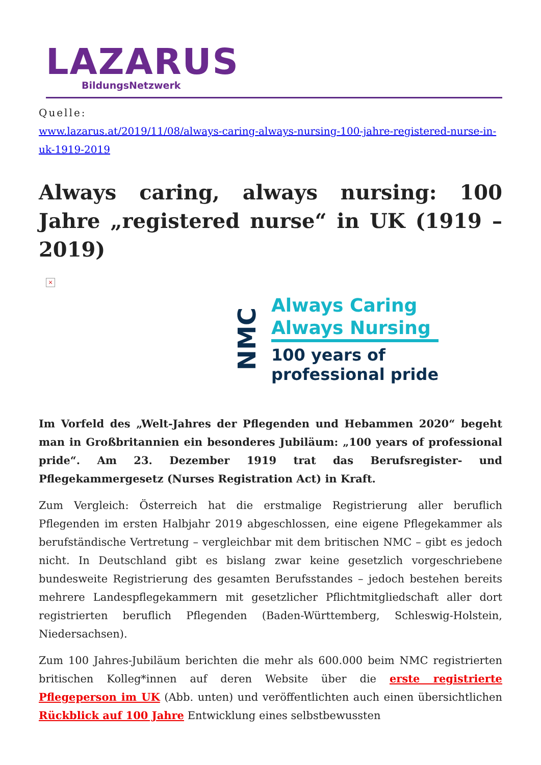LAZARUS
BildungsNetzwerk
Quelle:
www.lazarus.at/2019/11/08/always-caring-always-nursing-100-jahre-registered-nurse-in-uk-1919-2019
Always caring, always nursing: 100 Jahre „registered nurse“ in UK (1919 – 2019)
×
NMC
Always Caring
Always Nursing
100 years of
professional pride
Im Vorfeld des „Welt-Jahres der Pflegenden und Hebammen 2020“ begeht man in Großbritannien ein besonderes Jubiläum: „100 years of professional pride“. Am 23. Dezember 1919 trat das Berufsregister- und Pflegekammergesetz (Nurses Registration Act) in Kraft.
Zum Vergleich: Österreich hat die erstmalige Registrierung aller beruflich Pflegenden im ersten Halbjahr 2019 abgeschlossen, eine eigene Pflegekammer als berufständische Vertretung – vergleichbar mit dem britischen NMC – gibt es jedoch nicht. In Deutschland gibt es bislang zwar keine gesetzlich vorgeschriebene bundesweite Registrierung des gesamten Berufsstandes – jedoch bestehen bereits mehrere Landespflegekammern mit gesetzlicher Pflichtmitgliedschaft aller dort registrierten beruflich Pflegenden (Baden-Württemberg, Schleswig-Holstein, Niedersachsen).
Zum 100 Jahres-Jubiläum berichten die mehr als 600.000 beim NMC registrierten britischen Kolleg*innen auf deren Website über die erste registrierte Pflegeperson im UK (Abb. unten) und veröffentlichten auch einen übersichtlichen Rückblick auf 100 Jahre Entwicklung eines selbstbewussten